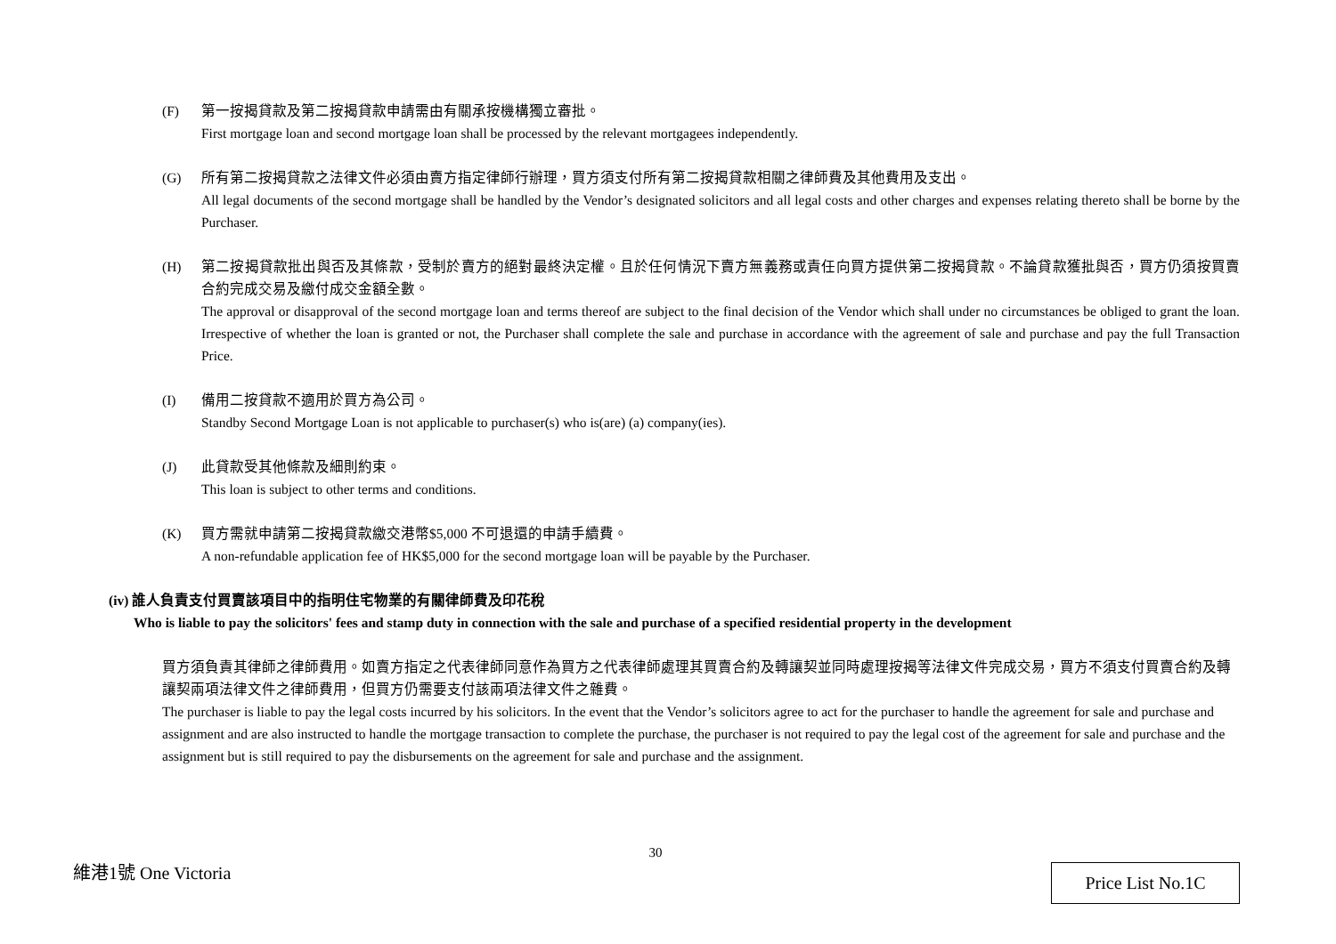(F) 第一按揭貸款及第二按揭貸款申請需由有關承按機構獨立審批。
First mortgage loan and second mortgage loan shall be processed by the relevant mortgagees independently.
(G) 所有第二按揭貸款之法律文件必須由賣方指定律師行辦理，買方須支付所有第二按揭貸款相關之律師費及其他費用及支出。
All legal documents of the second mortgage shall be handled by the Vendor’s designated solicitors and all legal costs and other charges and expenses relating thereto shall be borne by the Purchaser.
(H) 第二按揭貸款批出與否及其條款，受制於賣方的絕對最終決定權。且於任何情況下賣方無義務或責任向買方提供第二按揭貸款。不論貸款獲批與否，買方仍須按買賣合約完成交易及繳付成交金額全數。
The approval or disapproval of the second mortgage loan and terms thereof are subject to the final decision of the Vendor which shall under no circumstances be obliged to grant the loan. Irrespective of whether the loan is granted or not, the Purchaser shall complete the sale and purchase in accordance with the agreement of sale and purchase and pay the full Transaction Price.
(I) 備用二按貸款不適用於買方為公司。
Standby Second Mortgage Loan is not applicable to purchaser(s) who is(are) (a) company(ies).
(J) 此貸款受其他條款及細則約束。
This loan is subject to other terms and conditions.
(K) 買方需就申請第二按揭貸款繳交港幣$5,000 不可退還的申請手續費。
A non-refundable application fee of HK$5,000 for the second mortgage loan will be payable by the Purchaser.
(iv) 誰人負責支付買賣該項目中的指明住宅物業的有關律師費及印花稅
Who is liable to pay the solicitors' fees and stamp duty in connection with the sale and purchase of a specified residential property in the development
買方須負責其律師之律師費用。如賣方指定之代表律師同意作為買方之代表律師處理其買賣合約及轉讓契並同時處理按揭等法律文件完成交易，買方不須支付買賣合約及轉讓契兩項法律文件之律師費用，但買方仍需要支付該兩項法律文件之雜費。
The purchaser is liable to pay the legal costs incurred by his solicitors. In the event that the Vendor’s solicitors agree to act for the purchaser to handle the agreement for sale and purchase and assignment and are also instructed to handle the mortgage transaction to complete the purchase, the purchaser is not required to pay the legal cost of the agreement for sale and purchase and the assignment but is still required to pay the disbursements on the agreement for sale and purchase and the assignment.
30
維港1號 One Victoria Price List No.1C